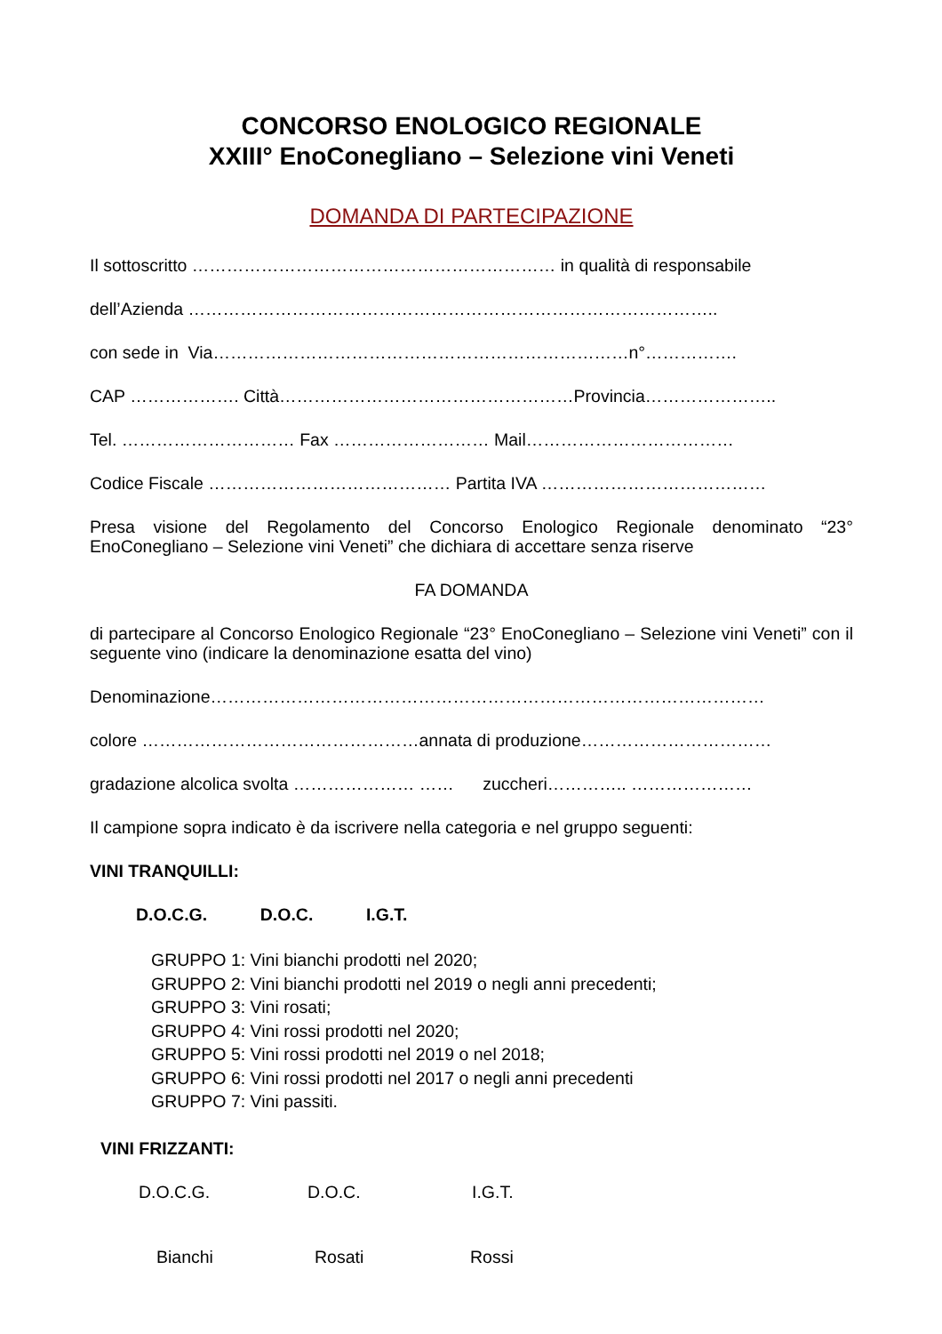CONCORSO ENOLOGICO REGIONALE
XXIII° EnoConegliano – Selezione vini Veneti
DOMANDA DI PARTECIPAZIONE
Il sottoscritto ……………………………………………………… in qualità di responsabile
dell’Azienda ………………………………………………………………………………..
con sede in Via………………………………………………………………n°…………….
CAP ………………. Città……………………………………………Provincia…………………..
Tel. ………………………… Fax ……………………… Mail………………………………
Codice Fiscale …………………………………… Partita IVA …………………………………
Presa visione del Regolamento del Concorso Enologico Regionale denominato “23° EnoConegliano – Selezione vini Veneti” che dichiara di accettare senza riserve
FA DOMANDA
di partecipare al Concorso Enologico Regionale “23° EnoConegliano – Selezione vini Veneti” con il seguente vino (indicare la denominazione esatta del vino)
Denominazione……………………………………………………………………………………
colore …………………………………………annata di produzione……………………………
gradazione alcolica svolta ………………… …… zuccheri………….. …………………
Il campione sopra indicato è da iscrivere nella categoria e nel gruppo seguenti:
VINI TRANQUILLI:
D.O.C.G. D.O.C. I.G.T.
GRUPPO 1: Vini bianchi prodotti nel 2020;
GRUPPO 2: Vini bianchi prodotti nel 2019 o negli anni precedenti;
GRUPPO 3: Vini rosati;
GRUPPO 4: Vini rossi prodotti nel 2020;
GRUPPO 5: Vini rossi prodotti nel 2019 o nel 2018;
GRUPPO 6: Vini rossi prodotti nel 2017 o negli anni precedenti
GRUPPO 7: Vini passiti.
VINI FRIZZANTI:
D.O.C.G. D.O.C. I.G.T.
Bianchi Rosati Rossi